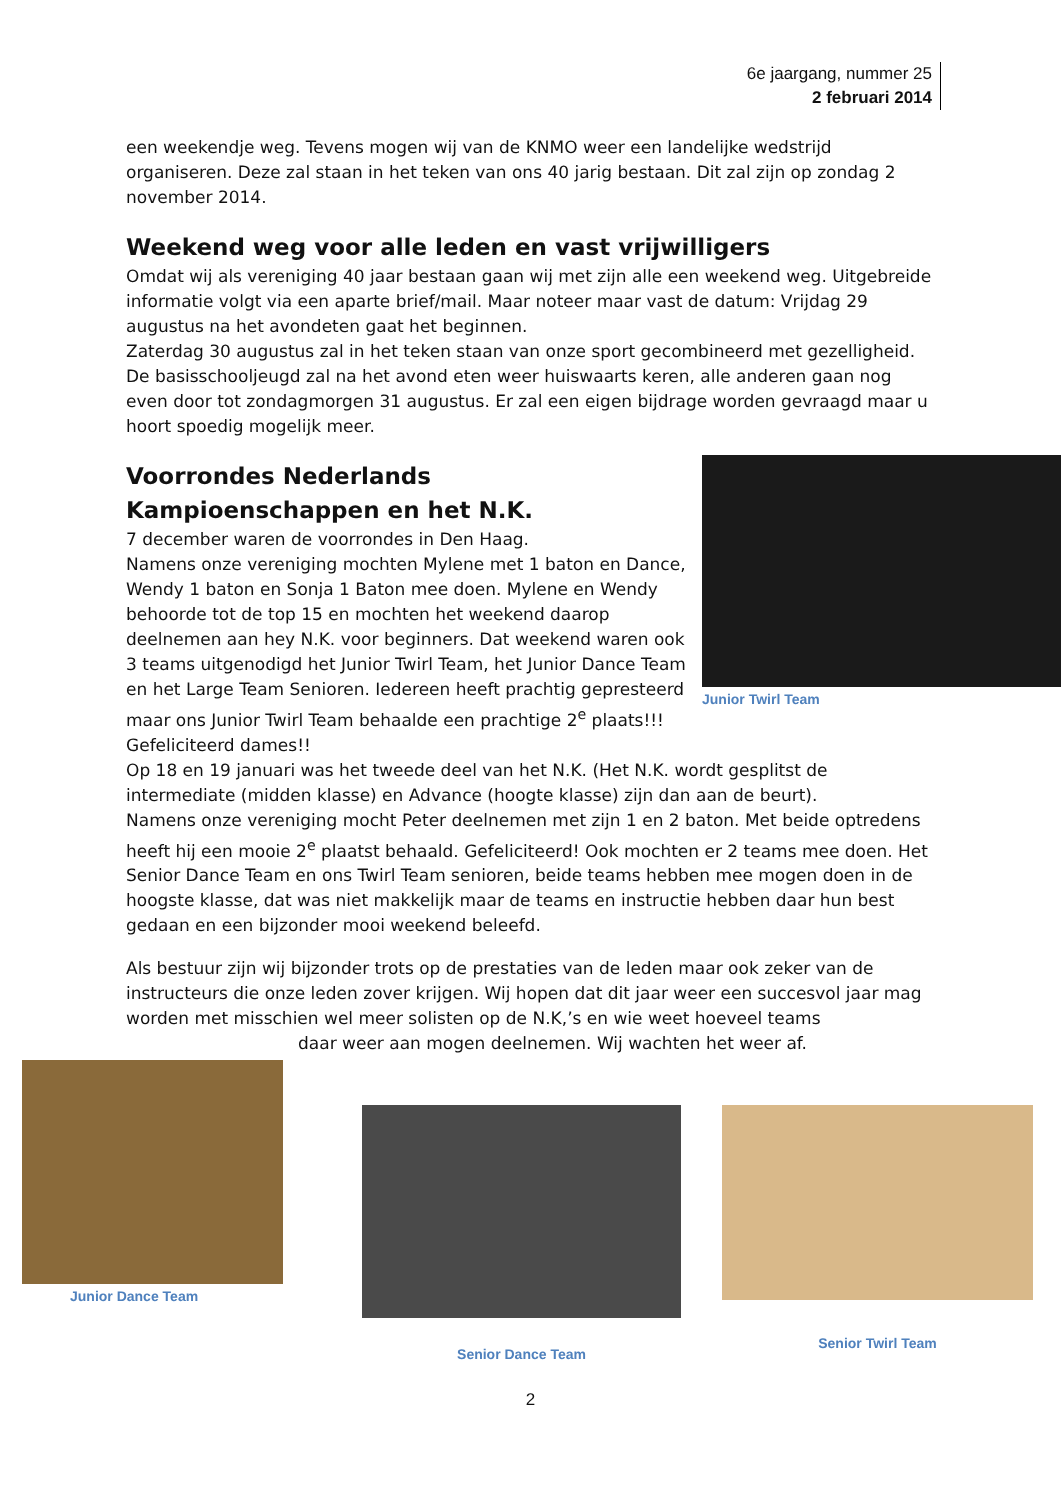6e jaargang, nummer 25
2 februari 2014
een weekendje weg. Tevens mogen wij van de KNMO weer een landelijke wedstrijd organiseren. Deze zal staan in het teken van ons 40 jarig bestaan. Dit zal zijn op zondag 2 november 2014.
Weekend weg voor alle leden en vast vrijwilligers
Omdat wij als vereniging 40 jaar bestaan gaan wij met zijn alle een weekend weg. Uitgebreide informatie volgt via een aparte brief/mail. Maar noteer maar vast de datum: Vrijdag 29 augustus na het avondeten gaat het beginnen.
Zaterdag 30 augustus zal in het teken staan van onze sport gecombineerd met gezelligheid.
De basisschooljeugd zal na het avond eten weer huiswaarts keren, alle anderen gaan nog even door tot zondagmorgen 31 augustus. Er zal een eigen bijdrage worden gevraagd maar u hoort spoedig mogelijk meer.
Junior Twirl Team
Voorrondes Nederlands Kampioenschappen en het N.K.
7 december waren de voorrondes in Den Haag.
Namens onze vereniging mochten Mylene met 1 baton en Dance, Wendy 1 baton en Sonja 1 Baton mee doen. Mylene en Wendy behoorde tot de top 15 en mochten het weekend daarop deelnemen aan hey N.K. voor beginners. Dat weekend waren ook 3 teams uitgenodigd het Junior Twirl Team, het Junior Dance Team en het Large Team Senioren. Iedereen heeft prachtig gepresteerd maar ons Junior Twirl Team behaalde een prachtige 2<sup>e</sup> plaats!!! Gefeliciteerd dames!!
Op 18 en 19 januari was het tweede deel van het N.K. (Het N.K. wordt gesplitst de intermediate (midden klasse) en Advance (hoogte klasse) zijn dan aan de beurt).
Namens onze vereniging mocht Peter deelnemen met zijn 1 en 2 baton. Met beide optredens heeft hij een mooie 2<sup>e</sup> plaatst behaald. Gefeliciteerd! Ook mochten er 2 teams mee doen. Het Senior Dance Team en ons Twirl Team senioren, beide teams hebben mee mogen doen in de hoogste klasse, dat was niet makkelijk maar de teams en instructie hebben daar hun best gedaan en een bijzonder mooi weekend beleefd.
Als bestuur zijn wij bijzonder trots op de prestaties van de leden maar ook zeker van de instructeurs die onze leden zover krijgen. Wij hopen dat dit jaar weer een succesvol jaar mag worden met misschien wel meer solisten op de N.K,’s en wie weet hoeveel teams
daar weer aan mogen deelnemen. Wij wachten het weer af.
Junior Dance Team
Senior Dance Team Senior Twirl Team
2